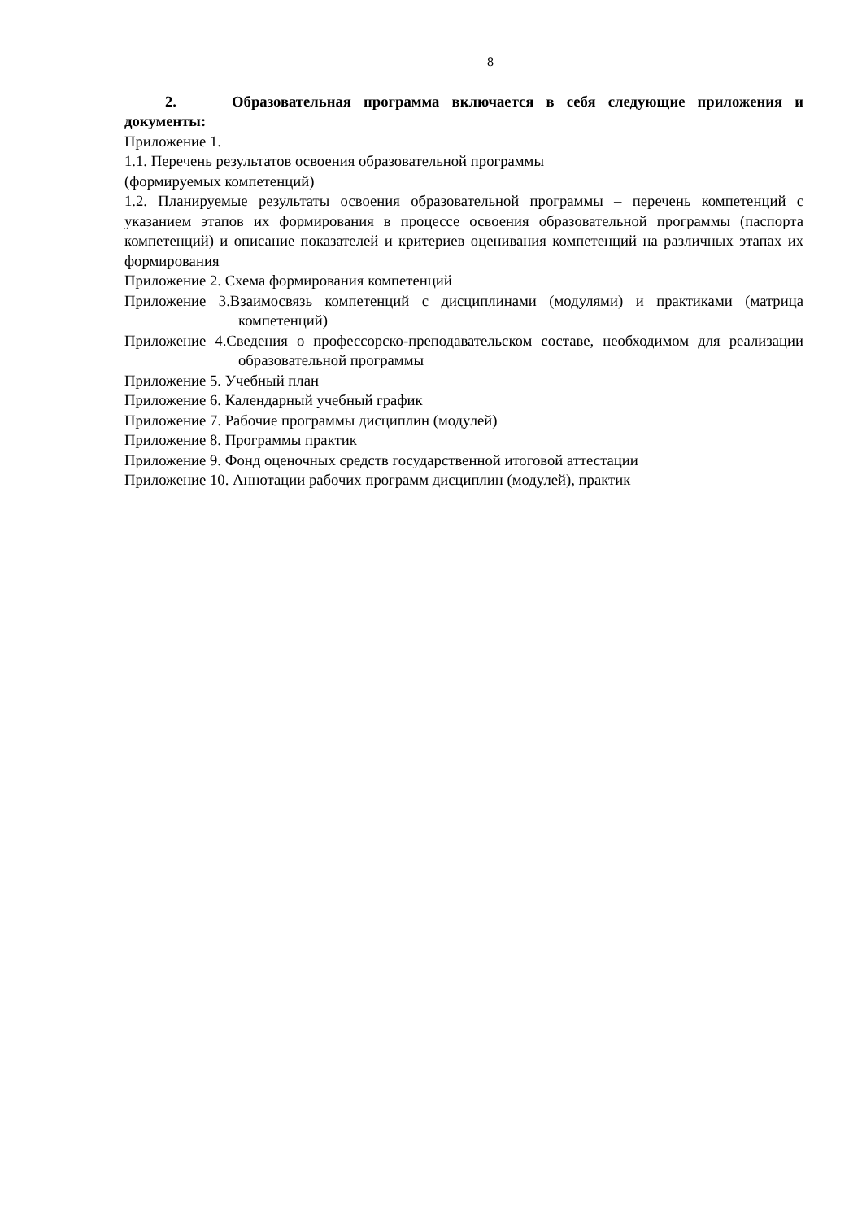8
2. Образовательная программа включается в себя следующие приложения и документы:
Приложение 1.
1.1. Перечень результатов освоения образовательной программы
(формируемых компетенций)
1.2. Планируемые результаты освоения образовательной программы – перечень компетенций с указанием этапов их формирования в процессе освоения образовательной программы (паспорта компетенций) и описание показателей и критериев оценивания компетенций на различных этапах их формирования
Приложение 2. Схема формирования компетенций
Приложение 3.Взаимосвязь компетенций с дисциплинами (модулями) и практиками (матрица компетенций)
Приложение 4.Сведения о профессорско-преподавательском составе, необходимом для реализации образовательной программы
Приложение 5. Учебный план
Приложение 6. Календарный учебный график
Приложение 7. Рабочие программы дисциплин (модулей)
Приложение 8. Программы практик
Приложение 9. Фонд оценочных средств государственной итоговой аттестации
Приложение 10. Аннотации рабочих программ дисциплин (модулей), практик